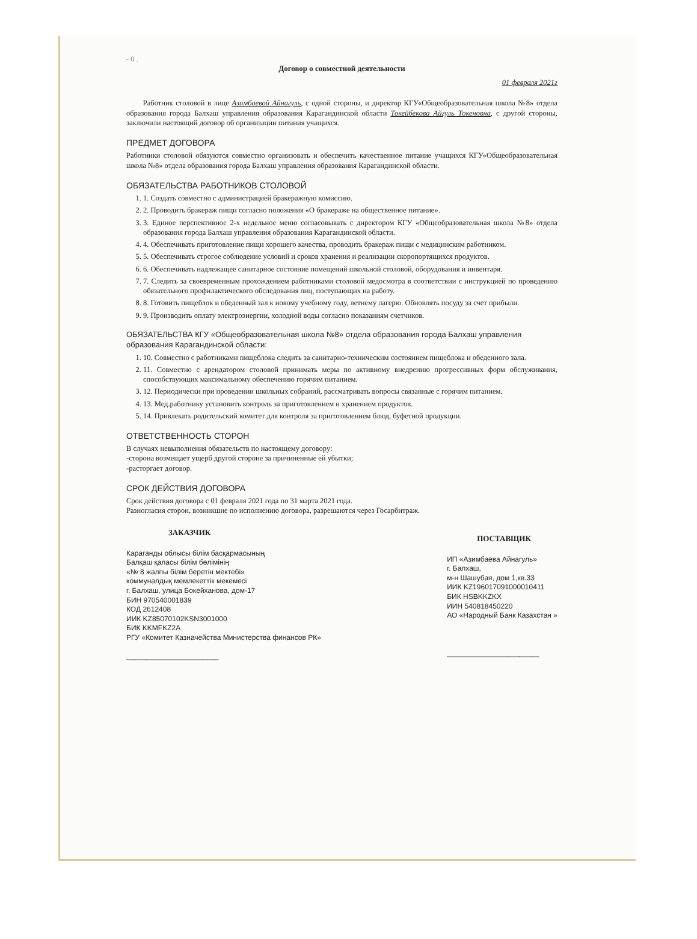- 0 .
Договор о совместной деятельности
01 февраля 2021г
Работник столовой в лице Азимбаевой Айнагуль, с одной стороны, и директор КГУ«Общеобразовательная школа №8» отдела образования города Балхаш управления образования Карагандинской области Токейбекова Айгуль Токеновна, с другой стороны, заключили настоящий договор об организации питания учащихся.
ПРЕДМЕТ ДОГОВОРА
Работники столовой обязуются совместно организовать и обеспечить качественное питание учащихся КГУ«Общеобразовательная школа №8» отдела образования города Балхаш управления образования Карагандинской области.
ОБЯЗАТЕЛЬСТВА РАБОТНИКОВ СТОЛОВОЙ
1. 1. Создать совместно с администрацией бракеражную комиссию.
2. 2. Проводить бракераж пищи согласно положения «О бракераже на общественное питание».
3. 3. Единое перспективное 2-х недельное меню согласовывать с директором КГУ «Общеобразовательная школа №8» отдела образования города Балхаш управления образования Карагандинской области.
4. 4. Обеспечивать приготовление пищи хорошего качества, проводить бракераж пищи с медицинским работником.
5. 5. Обеспечивать строгое соблюдение условий и сроков хранения и реализации скоропортящихся продуктов.
6. 6. Обеспечивать надлежащее санитарное состояние помещений школьной столовой, оборудования и инвентаря.
7. 7. Следить за своевременным прохождением работниками столовой медосмотра в соответствии с инструкцией по проведению обязательного профилактического обследования лиц, поступающих на работу.
8. 8. Готовить пищеблок и обеденный зал к новому учебному году, летнему лагерю. Обновлять посуду за счет прибыли.
9. 9. Производить оплату электроэнергии, холодной воды согласно показаниям счетчиков.
ОБЯЗАТЕЛЬСТВА КГУ «Общеобразовательная школа №8» отдела образования города Балхаш управления образования Карагандинской области:
1. 10. Совместно с работниками пищеблока следить за санитарно-техническим состоянием пищеблока и обеденного зала.
2. 11. Совместно с арендатором столовой принимать меры по активному внедрению прогрессивных форм обслуживания, способствующих максимальному обеспечению горячим питанием.
3. 12. Периодически при проведении школьных собраний, рассматривать вопросы связанные с горячим питанием.
4. 13. Мед.работнику установить контроль за приготовлением и хранением продуктов.
5. 14. Привлекать родительский комитет для контроля за приготовлением блюд, буфетной продукции.
ОТВЕТСТВЕННОСТЬ СТОРОН
В случаях невыполнения обязательств по настоящему договору:
-сторона возмещает ущерб другой стороне за причиненные ей убытки;
-расторгает договор.
СРОК ДЕЙСТВИЯ ДОГОВОРА
Срок действия договора с 01 февраля 2021 года по 31 марта 2021 года.
Разногласия сторон, возникшие по исполнению договора, разрешаются через Госарбитраж.
ЗАКАЗЧИК
Караганды облысы білім басқармасының
Балқаш қаласы білім бөлімінің
«№ 8 жалпы білім беретін мектебі»
коммуналдық мемлекеттік мекемесі
г. Балхаш, улица Бокейханова, дом-17
БИН 970540001839
КОД 2612408
ИИК KZ85070102KSN3001000
БИК KKMFKZ2A
РГУ «Комитет Казначейства Министерства финансов РК»
_______________________
ПОСТАВЩИК
ИП «Азимбаева Айнагуль»
г. Балхаш,
м-н Шашубая, дом 1,кв.33
ИИК KZ196017091000010411
БИК HSBKKZKX
ИИН 540818450220
АО «Народный Банк Казахстан »
_______________________